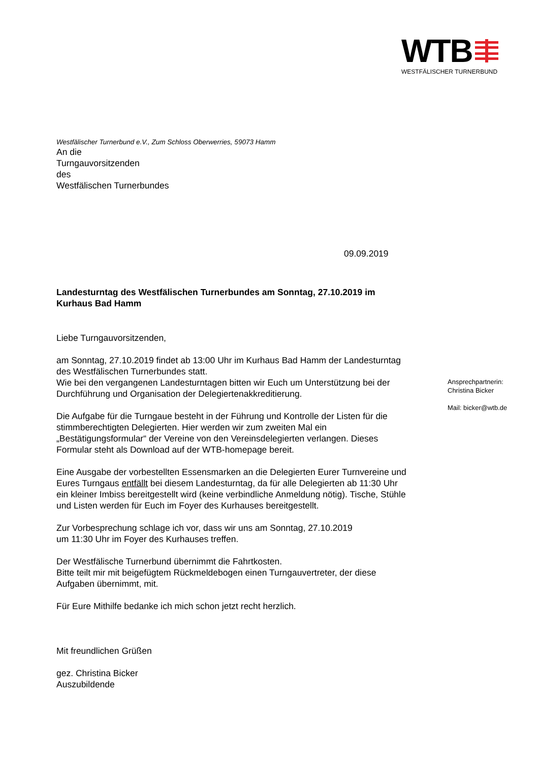WTB
WESTFÄLISCHER TURNERBUND
Westfälischer Turnerbund e.V., Zum Schloss Oberwerries, 59073 Hamm
An die
Turngauvorsitzenden
des
Westfälischen Turnerbundes
09.09.2019
Landesturntag des Westfälischen Turnerbundes am Sonntag, 27.10.2019 im Kurhaus Bad Hamm
Liebe Turngauvorsitzenden,
am Sonntag, 27.10.2019 findet ab 13:00 Uhr im Kurhaus Bad Hamm der Landesturntag des Westfälischen Turnerbundes statt.
Wie bei den vergangenen Landesturntagen bitten wir Euch um Unterstützung bei der Durchführung und Organisation der Delegiertenakkreditierung.
Die Aufgabe für die Turngaue besteht in der Führung und Kontrolle der Listen für die stimmberechtigten Delegierten. Hier werden wir zum zweiten Mal ein „Bestätigungsformular“ der Vereine von den Vereinsdelegierten verlangen. Dieses Formular steht als Download auf der WTB-homepage bereit.
Eine Ausgabe der vorbestellten Essensmarken an die Delegierten Eurer Turnvereine und Eures Turngaus entfällt bei diesem Landesturntag, da für alle Delegierten ab 11:30 Uhr ein kleiner Imbiss bereitgestellt wird (keine verbindliche Anmeldung nötig). Tische, Stühle und Listen werden für Euch im Foyer des Kurhauses bereitgestellt.
Zur Vorbesprechung schlage ich vor, dass wir uns am Sonntag, 27.10.2019
um 11:30 Uhr im Foyer des Kurhauses treffen.
Der Westfälische Turnerbund übernimmt die Fahrtkosten.
Bitte teilt mir mit beigefügtem Rückmeldebogen einen Turngauvertreter, der diese Aufgaben übernimmt, mit.
Für Eure Mithilfe bedanke ich mich schon jetzt recht herzlich.
Mit freundlichen Grüßen
gez. Christina Bicker
Auszubildende
Ansprechpartnerin:
Christina Bicker
Mail: bicker@wtb.de